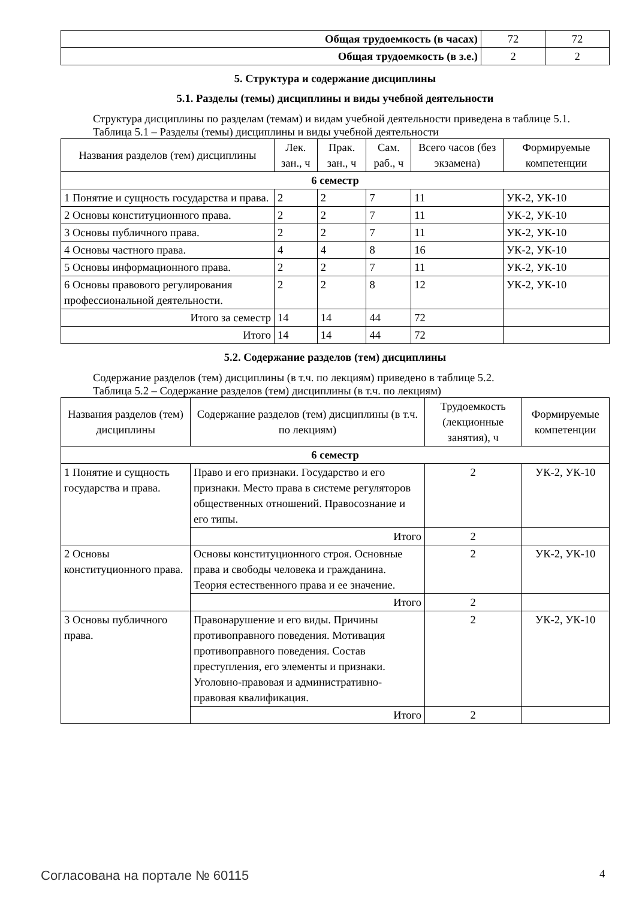| Общая трудоемкость (в часах) | 72 | 72 |
| Общая трудоемкость (в з.е.) | 2 | 2 |
5. Структура и содержание дисциплины
5.1. Разделы (темы) дисциплины и виды учебной деятельности
Структура дисциплины по разделам (темам) и видам учебной деятельности приведена в таблице 5.1.
Таблица 5.1 – Разделы (темы) дисциплины и виды учебной деятельности
| Названия разделов (тем) дисциплины | Лек. зан., ч | Прак. зан., ч | Сам. раб., ч | Всего часов (без экзамена) | Формируемые компетенции |
| --- | --- | --- | --- | --- | --- |
| 6 семестр | | | | | |
| 1 Понятие и сущность государства и права. | 2 | 2 | 7 | 11 | УК-2, УК-10 |
| 2 Основы конституционного права. | 2 | 2 | 7 | 11 | УК-2, УК-10 |
| 3 Основы публичного права. | 2 | 2 | 7 | 11 | УК-2, УК-10 |
| 4 Основы частного права. | 4 | 4 | 8 | 16 | УК-2, УК-10 |
| 5 Основы информационного права. | 2 | 2 | 7 | 11 | УК-2, УК-10 |
| 6 Основы правового регулирования профессиональной деятельности. | 2 | 2 | 8 | 12 | УК-2, УК-10 |
| Итого за семестр | 14 | 14 | 44 | 72 | |
| Итого | 14 | 14 | 44 | 72 | |
5.2. Содержание разделов (тем) дисциплины
Содержание разделов (тем) дисциплины (в т.ч. по лекциям) приведено в таблице 5.2.
Таблица 5.2 – Содержание разделов (тем) дисциплины (в т.ч. по лекциям)
| Названия разделов (тем) дисциплины | Содержание разделов (тем) дисциплины (в т.ч. по лекциям) | Трудоемкость (лекционные занятия), ч | Формируемые компетенции |
| --- | --- | --- | --- |
| 6 семестр | | | |
| 1 Понятие и сущность государства и права. | Право и его признаки. Государство и его признаки. Место права в системе регуляторов общественных отношений. Правосознание и его типы. | 2 | УК-2, УК-10 |
| | Итого | 2 | |
| 2 Основы конституционного права. | Основы конституционного строя. Основные права и свободы человека и гражданина. Теория естественного права и ее значение. | 2 | УК-2, УК-10 |
| | Итого | 2 | |
| 3 Основы публичного права. | Правонарушение и его виды. Причины противоправного поведения. Мотивация противоправного поведения. Состав преступления, его элементы и признаки. Уголовно-правовая и административно-правовая квалификация. | 2 | УК-2, УК-10 |
| | Итого | 2 | |
Согласована на портале № 60115 4